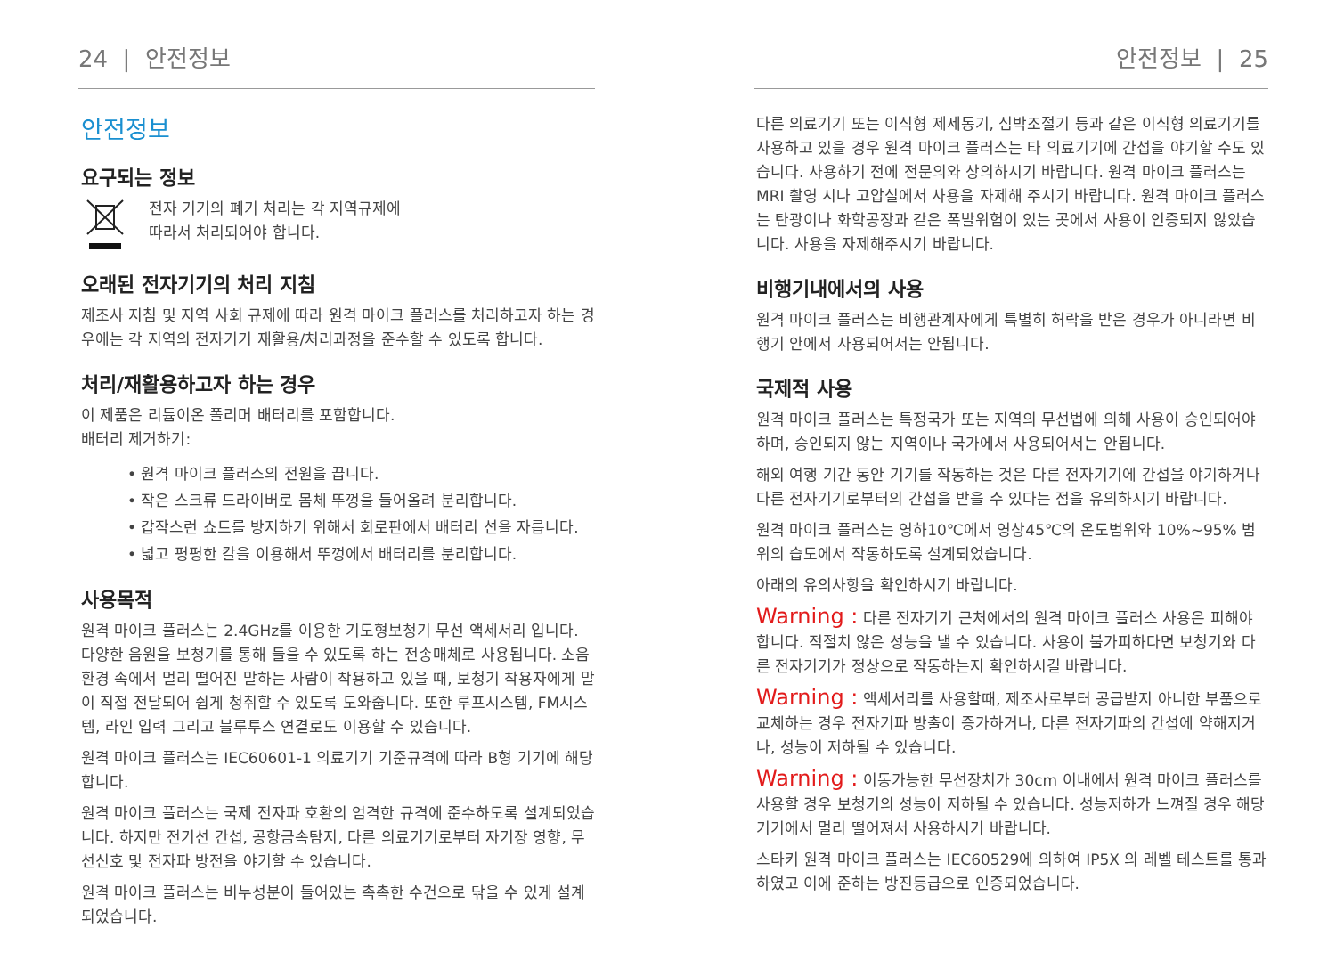24 | 안전정보
안전정보
요구되는 정보
전자 기기의 폐기 처리는 각 지역규제에
따라서 처리되어야 합니다.
오래된 전자기기의 처리 지침
제조사 지침 및 지역 사회 규제에 따라 원격 마이크 플러스를 처리하고자 하는 경우에는 각 지역의 전자기기 재활용/처리과정을 준수할 수 있도록 합니다.
처리/재활용하고자 하는 경우
이 제품은 리튬이온 폴리머 배터리를 포함합니다.
배터리 제거하기:
• 원격 마이크 플러스의 전원을 끕니다.
• 작은 스크류 드라이버로 몸체 뚜껑을 들어올려 분리합니다.
• 갑작스런 쇼트를 방지하기 위해서 회로판에서 배터리 선을 자릅니다.
• 넓고 평평한 칼을 이용해서 뚜껑에서 배터리를 분리합니다.
사용목적
원격 마이크 플러스는 2.4GHz를 이용한 기도형보청기 무선 액세서리 입니다. 다양한 음원을 보청기를 통해 들을 수 있도록 하는 전송매체로 사용됩니다. 소음 환경 속에서 멀리 떨어진 말하는 사람이 착용하고 있을 때, 보청기 착용자에게 말이 직접 전달되어 쉽게 청취할 수 있도록 도와줍니다. 또한 루프시스템, FM시스템, 라인 입력 그리고 블루투스 연결로도 이용할 수 있습니다.
원격 마이크 플러스는 IEC60601-1 의료기기 기준규격에 따라 B형 기기에 해당합니다.
원격 마이크 플러스는 국제 전자파 호환의 엄격한 규격에 준수하도록 설계되었습니다. 하지만 전기선 간섭, 공항금속탐지, 다른 의료기기로부터 자기장 영향, 무선신호 및 전자파 방전을 야기할 수 있습니다.
원격 마이크 플러스는 비누성분이 들어있는 촉촉한 수건으로 닦을 수 있게 설계 되었습니다.
안전정보 | 25
다른 의료기기 또는 이식형 제세동기, 심박조절기 등과 같은 이식형 의료기기를 사용하고 있을 경우 원격 마이크 플러스는 타 의료기기에 간섭을 야기할 수도 있습니다. 사용하기 전에 전문의와 상의하시기 바랍니다. 원격 마이크 플러스는 MRI 촬영 시나 고압실에서 사용을 자제해 주시기 바랍니다. 원격 마이크 플러스는 탄광이나 화학공장과 같은 폭발위험이 있는 곳에서 사용이 인증되지 않았습니다. 사용을 자제해주시기 바랍니다.
비행기내에서의 사용
원격 마이크 플러스는 비행관계자에게 특별히 허락을 받은 경우가 아니라면 비행기 안에서 사용되어서는 안됩니다.
국제적 사용
원격 마이크 플러스는 특정국가 또는 지역의 무선법에 의해 사용이 승인되어야 하며, 승인되지 않는 지역이나 국가에서 사용되어서는 안됩니다.
해외 여행 기간 동안 기기를 작동하는 것은 다른 전자기기에 간섭을 야기하거나 다른 전자기기로부터의 간섭을 받을 수 있다는 점을 유의하시기 바랍니다.
원격 마이크 플러스는 영하10℃에서 영상45℃의 온도범위와 10%~95% 범위의 습도에서 작동하도록 설계되었습니다.
아래의 유의사항을 확인하시기 바랍니다.
Warning : 다른 전자기기 근처에서의 원격 마이크 플러스 사용은 피해야 합니다. 적절치 않은 성능을 낼 수 있습니다. 사용이 불가피하다면 보청기와 다른 전자기기가 정상으로 작동하는지 확인하시길 바랍니다.
Warning : 액세서리를 사용할때, 제조사로부터 공급받지 아니한 부품으로 교체하는 경우 전자기파 방출이 증가하거나, 다른 전자기파의 간섭에 약해지거나, 성능이 저하될 수 있습니다.
Warning : 이동가능한 무선장치가 30cm 이내에서 원격 마이크 플러스를 사용할 경우 보청기의 성능이 저하될 수 있습니다. 성능저하가 느껴질 경우 해당기기에서 멀리 떨어져서 사용하시기 바랍니다.
스타키 원격 마이크 플러스는 IEC60529에 의하여 IP5X 의 레벨 테스트를 통과하였고 이에 준하는 방진등급으로 인증되었습니다.